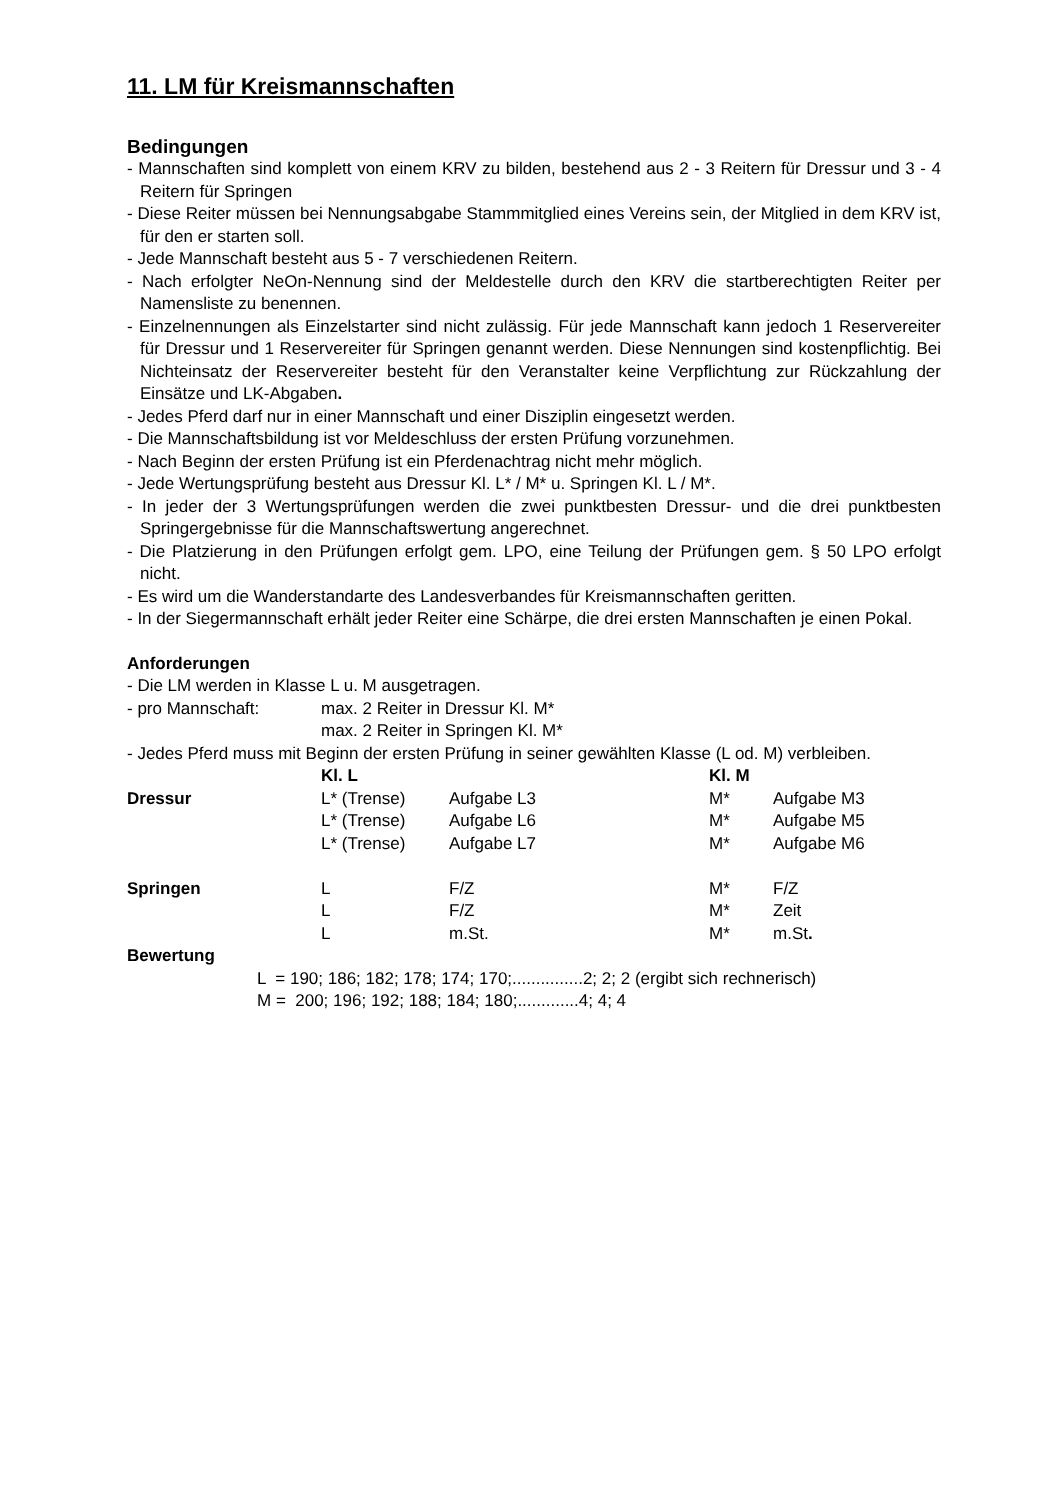11. LM für Kreismannschaften
Bedingungen
- Mannschaften sind komplett von einem KRV zu bilden, bestehend aus 2 - 3 Reitern für Dressur und 3 - 4 Reitern für Springen
- Diese Reiter müssen bei Nennungsabgabe Stammmitglied eines Vereins sein, der Mitglied in dem KRV ist, für den er starten soll.
- Jede Mannschaft besteht aus 5 - 7 verschiedenen Reitern.
- Nach erfolgter NeOn-Nennung sind der Meldestelle durch den KRV die startberechtigten Reiter per Namensliste zu benennen.
- Einzelnennungen als Einzelstarter sind nicht zulässig. Für jede Mannschaft kann jedoch 1 Reservereiter für Dressur und 1 Reservereiter für Springen genannt werden. Diese Nennungen sind kostenpflichtig. Bei Nichteinsatz der Reservereiter besteht für den Veranstalter keine Verpflichtung zur Rückzahlung der Einsätze und LK-Abgaben.
- Jedes Pferd darf nur in einer Mannschaft und einer Disziplin eingesetzt werden.
- Die Mannschaftsbildung ist vor Meldeschluss der ersten Prüfung vorzunehmen.
- Nach Beginn der ersten Prüfung ist ein Pferdenachtrag nicht mehr möglich.
- Jede Wertungsprüfung besteht aus Dressur Kl. L* / M* u. Springen Kl. L / M*.
- In jeder der 3 Wertungsprüfungen werden die zwei punktbesten Dressur- und die drei punktbesten Springergebnisse für die Mannschaftswertung angerechnet.
- Die Platzierung in den Prüfungen erfolgt gem. LPO, eine Teilung der Prüfungen gem. § 50 LPO erfolgt nicht.
- Es wird um die Wanderstandarte des Landesverbandes für Kreismannschaften geritten.
- In der Siegermannschaft erhält jeder Reiter eine Schärpe, die drei ersten Mannschaften je einen Pokal.
Anforderungen
- Die LM werden in Klasse L u. M ausgetragen.
| - pro Mannschaft: | max. 2 Reiter in Dressur Kl. M* |
| | max. 2 Reiter in Springen Kl. M* |
- Jedes Pferd muss mit Beginn der ersten Prüfung in seiner gewählten Klasse (L od. M) verbleiben.
| | Kl. L | | Kl. M | |
| Dressur | L* (Trense) | Aufgabe L3 | M* | Aufgabe M3 |
| | L* (Trense) | Aufgabe L6 | M* | Aufgabe M5 |
| | L* (Trense) | Aufgabe L7 | M* | Aufgabe M6 |
| Springen | L | F/Z | M* | F/Z |
| | L | F/Z | M* | Zeit |
| | L | m.St. | M* | m.St . |
Bewertung
L = 190; 186; 182; 178; 174; 170;...............2; 2; 2 (ergibt sich rechnerisch)
M = 200; 196; 192; 188; 184; 180;.............4; 4; 4